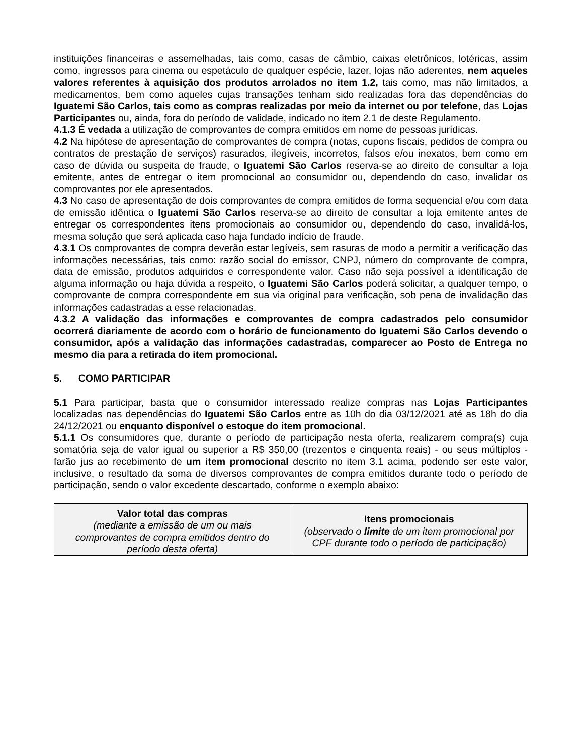instituições financeiras e assemelhadas, tais como, casas de câmbio, caixas eletrônicos, lotéricas, assim como, ingressos para cinema ou espetáculo de qualquer espécie, lazer, lojas não aderentes, nem aqueles valores referentes à aquisição dos produtos arrolados no item 1.2, tais como, mas não limitados, a medicamentos, bem como aqueles cujas transações tenham sido realizadas fora das dependências do Iguatemi São Carlos, tais como as compras realizadas por meio da internet ou por telefone, das Lojas Participantes ou, ainda, fora do período de validade, indicado no item 2.1 de deste Regulamento.
4.1.3 É vedada a utilização de comprovantes de compra emitidos em nome de pessoas jurídicas.
4.2 Na hipótese de apresentação de comprovantes de compra (notas, cupons fiscais, pedidos de compra ou contratos de prestação de serviços) rasurados, ilegíveis, incorretos, falsos e/ou inexatos, bem como em caso de dúvida ou suspeita de fraude, o Iguatemi São Carlos reserva-se ao direito de consultar a loja emitente, antes de entregar o item promocional ao consumidor ou, dependendo do caso, invalidar os comprovantes por ele apresentados.
4.3 No caso de apresentação de dois comprovantes de compra emitidos de forma sequencial e/ou com data de emissão idêntica o Iguatemi São Carlos reserva-se ao direito de consultar a loja emitente antes de entregar os correspondentes itens promocionais ao consumidor ou, dependendo do caso, invalidá-los, mesma solução que será aplicada caso haja fundado indício de fraude.
4.3.1 Os comprovantes de compra deverão estar legíveis, sem rasuras de modo a permitir a verificação das informações necessárias, tais como: razão social do emissor, CNPJ, número do comprovante de compra, data de emissão, produtos adquiridos e correspondente valor. Caso não seja possível a identificação de alguma informação ou haja dúvida a respeito, o Iguatemi São Carlos poderá solicitar, a qualquer tempo, o comprovante de compra correspondente em sua via original para verificação, sob pena de invalidação das informações cadastradas a esse relacionadas.
4.3.2 A validação das informações e comprovantes de compra cadastrados pelo consumidor ocorrerá diariamente de acordo com o horário de funcionamento do Iguatemi São Carlos devendo o consumidor, após a validação das informações cadastradas, comparecer ao Posto de Entrega no mesmo dia para a retirada do item promocional.
5. COMO PARTICIPAR
5.1 Para participar, basta que o consumidor interessado realize compras nas Lojas Participantes localizadas nas dependências do Iguatemi São Carlos entre as 10h do dia 03/12/2021 até as 18h do dia 24/12/2021 ou enquanto disponível o estoque do item promocional.
5.1.1 Os consumidores que, durante o período de participação nesta oferta, realizarem compra(s) cuja somatória seja de valor igual ou superior a R$ 350,00 (trezentos e cinquenta reais) - ou seus múltiplos - farão jus ao recebimento de um item promocional descrito no item 3.1 acima, podendo ser este valor, inclusive, o resultado da soma de diversos comprovantes de compra emitidos durante todo o período de participação, sendo o valor excedente descartado, conforme o exemplo abaixo:
| Valor total das compras (mediante a emissão de um ou mais comprovantes de compra emitidos dentro do período desta oferta) | Itens promocionais (observado o limite de um item promocional por CPF durante todo o período de participação) |